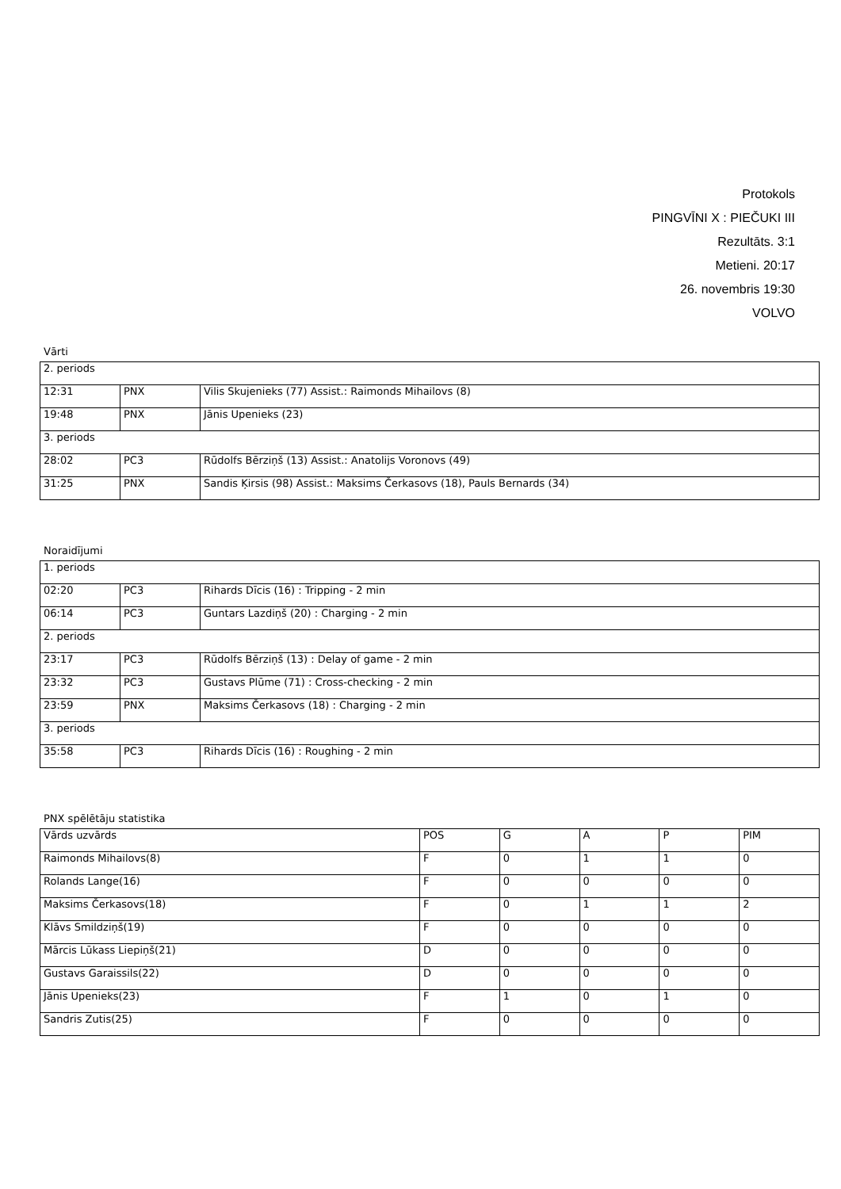Protokols
PINGVĪNI X : PIEČUKI III
Rezultāts. 3:1
Metieni. 20:17
26. novembris 19:30
VOLVO
Vārti
| 2. periods | | |
| 12:31 | PNX | Vilis Skujenieks (77) Assist.: Raimonds Mihailovs (8) |
| 19:48 | PNX | Jānis Upenieks (23) |
| 3. periods | | |
| 28:02 | PC3 | Rūdolfs Bērziņš (13) Assist.: Anatolijs Voronovs (49) |
| 31:25 | PNX | Sandis Ķirsis (98) Assist.: Maksims Čerkasovs (18), Pauls Bernards (34) |
Noraidījumi
| 1. periods | | |
| 02:20 | PC3 | Rihards Dīcis (16) : Tripping - 2 min |
| 06:14 | PC3 | Guntars Lazdiņš (20) : Charging - 2 min |
| 2. periods | | |
| 23:17 | PC3 | Rūdolfs Bērziņš (13) : Delay of game - 2 min |
| 23:32 | PC3 | Gustavs Plūme (71) : Cross-checking - 2 min |
| 23:59 | PNX | Maksims Čerkasovs (18) : Charging - 2 min |
| 3. periods | | |
| 35:58 | PC3 | Rihards Dīcis (16) : Roughing - 2 min |
PNX spēlētāju statistika
| Vārds uzvārds | POS | G | A | P | PIM |
| --- | --- | --- | --- | --- | --- |
| Raimonds Mihailovs(8) | F | 0 | 1 | 1 | 0 |
| Rolands Lange(16) | F | 0 | 0 | 0 | 0 |
| Maksims Čerkasovs(18) | F | 0 | 1 | 1 | 2 |
| Klāvs Smildziņš(19) | F | 0 | 0 | 0 | 0 |
| Mārcis Lūkass Liepiņš(21) | D | 0 | 0 | 0 | 0 |
| Gustavs Garaissils(22) | D | 0 | 0 | 0 | 0 |
| Jānis Upenieks(23) | F | 1 | 0 | 1 | 0 |
| Sandris Zutis(25) | F | 0 | 0 | 0 | 0 |